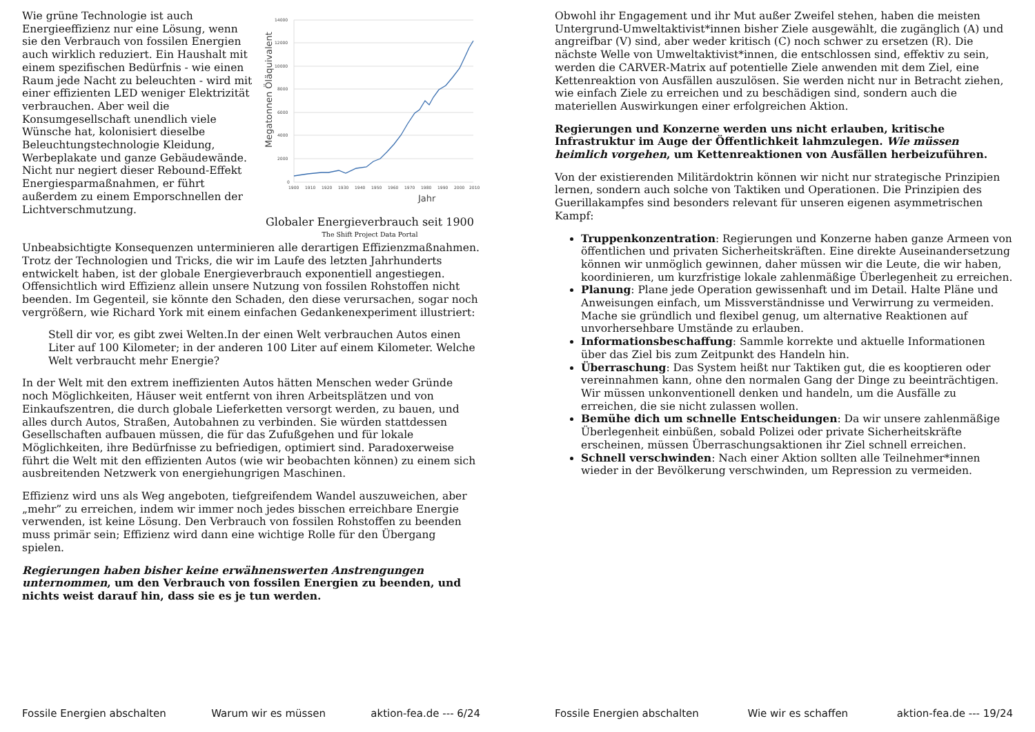14000
12000
10000
8000
6000
4000
2000
0
1900
1910
1920
1930
1940
1950
1960
1970
1980
1990
2000
2010
Jahr
Megatonnen Öläquivalent
Globaler Energieverbrauch seit 1900
The Shift Project Data Portal
Wie grüne Technologie ist auch Energieeffizienz nur eine Lösung, wenn sie den Verbrauch von fossilen Energien auch wirklich reduziert. Ein Haushalt mit einem spezifischen Bedürfnis - wie einen Raum jede Nacht zu beleuchten - wird mit einer effizienten LED weniger Elektrizität verbrauchen. Aber weil die Konsumgesellschaft unendlich viele Wünsche hat, kolonisiert dieselbe Beleuchtungstechnologie Kleidung, Werbeplakate und ganze Gebäudewände. Nicht nur negiert dieser Rebound-Effekt Energiesparmaßnahmen, er führt außerdem zu einem Emporschnellen der Lichtverschmutzung.
Unbeabsichtigte Konsequenzen unterminieren alle derartigen Effizienzmaßnahmen. Trotz der Technologien und Tricks, die wir im Laufe des letzten Jahrhunderts entwickelt haben, ist der globale Energieverbrauch exponentiell angestiegen. Offensichtlich wird Effizienz allein unsere Nutzung von fossilen Rohstoffen nicht beenden. Im Gegenteil, sie könnte den Schaden, den diese verursachen, sogar noch vergrößern, wie Richard York mit einem einfachen Gedankenexperiment illustriert:
Stell dir vor, es gibt zwei Welten.In der einen Welt verbrauchen Autos einen Liter auf 100 Kilometer; in der anderen 100 Liter auf einem Kilometer. Welche Welt verbraucht mehr Energie?
In der Welt mit den extrem ineffizienten Autos hätten Menschen weder Gründe noch Möglichkeiten, Häuser weit entfernt von ihren Arbeitsplätzen und von Einkaufszentren, die durch globale Lieferketten versorgt werden, zu bauen, und alles durch Autos, Straßen, Autobahnen zu verbinden. Sie würden stattdessen Gesellschaften aufbauen müssen, die für das Zufußgehen und für lokale Möglichkeiten, ihre Bedürfnisse zu befriedigen, optimiert sind. Paradoxerweise führt die Welt mit den effizienten Autos (wie wir beobachten können) zu einem sich ausbreitenden Netzwerk von energiehungrigen Maschinen.
Effizienz wird uns als Weg angeboten, tiefgreifendem Wandel auszuweichen, aber „mehr” zu erreichen, indem wir immer noch jedes bisschen erreichbare Energie verwenden, ist keine Lösung. Den Verbrauch von fossilen Rohstoffen zu beenden muss primär sein; Effizienz wird dann eine wichtige Rolle für den Übergang spielen.
Regierungen haben bisher keine erwähnenswerten Anstrengungen unternommen, um den Verbrauch von fossilen Energien zu beenden, und nichts weist darauf hin, dass sie es je tun werden.
Fossile Energien abschalten Warum wir es müssen aktion-fea.de --- 6/24
Obwohl ihr Engagement und ihr Mut außer Zweifel stehen, haben die meisten Untergrund-Umweltaktivist*innen bisher Ziele ausgewählt, die zugänglich (A) und angreifbar (V) sind, aber weder kritisch (C) noch schwer zu ersetzen (R). Die nächste Welle von Umweltaktivist*innen, die entschlossen sind, effektiv zu sein, werden die CARVER-Matrix auf potentielle Ziele anwenden mit dem Ziel, eine Kettenreaktion von Ausfällen auszulösen. Sie werden nicht nur in Betracht ziehen, wie einfach Ziele zu erreichen und zu beschädigen sind, sondern auch die materiellen Auswirkungen einer erfolgreichen Aktion.
Regierungen und Konzerne werden uns nicht erlauben, kritische Infrastruktur im Auge der Öffentlichkeit lahmzulegen. Wie müssen heimlich vorgehen, um Kettenreaktionen von Ausfällen herbeizuführen.
Von der existierenden Militärdoktrin können wir nicht nur strategische Prinzipien lernen, sondern auch solche von Taktiken und Operationen. Die Prinzipien des Guerillakampfes sind besonders relevant für unseren eigenen asymmetrischen Kampf:
Truppenkonzentration: Regierungen und Konzerne haben ganze Armeen von öffentlichen und privaten Sicherheitskräften. Eine direkte Auseinandersetzung können wir unmöglich gewinnen, daher müssen wir die Leute, die wir haben, koordinieren, um kurzfristige lokale zahlenmäßige Überlegenheit zu erreichen.
Planung: Plane jede Operation gewissenhaft und im Detail. Halte Pläne und Anweisungen einfach, um Missverständnisse und Verwirrung zu vermeiden. Mache sie gründlich und flexibel genug, um alternative Reaktionen auf unvorhersehbare Umstände zu erlauben.
Informationsbeschaffung: Sammle korrekte und aktuelle Informationen über das Ziel bis zum Zeitpunkt des Handeln hin.
Überraschung: Das System heißt nur Taktiken gut, die es kooptieren oder vereinnahmen kann, ohne den normalen Gang der Dinge zu beeinträchtigen. Wir müssen unkonventionell denken und handeln, um die Ausfälle zu erreichen, die sie nicht zulassen wollen.
Bemühe dich um schnelle Entscheidungen: Da wir unsere zahlenmäßige Überlegenheit einbüßen, sobald Polizei oder private Sicherheitskräfte erscheinen, müssen Überraschungsaktionen ihr Ziel schnell erreichen.
Schnell verschwinden: Nach einer Aktion sollten alle Teilnehmer*innen wieder in der Bevölkerung verschwinden, um Repression zu vermeiden.
Fossile Energien abschalten Wie wir es schaffen aktion-fea.de --- 19/24